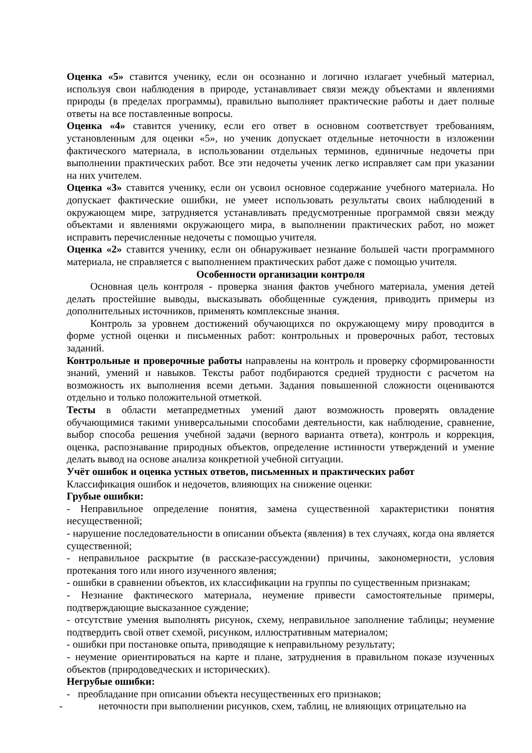Оценка «5» ставится ученику, если он осознанно и логично излагает учебный материал, используя свои наблюдения в природе, устанавливает связи между объектами и явлениями природы (в пределах программы), правильно выполняет практические работы и дает полные ответы на все поставленные вопросы.
Оценка «4» ставится ученику, если его ответ в основном соответствует требованиям, установленным для оценки «5», но ученик допускает отдельные неточности в изложении фактического материала, в использовании отдельных терминов, единичные недочеты при выполнении практических работ. Все эти недочеты ученик легко исправляет сам при указании на них учителем.
Оценка «3» ставится ученику, если он усвоил основное содержание учебного материала. Но допускает фактические ошибки, не умеет использовать результаты своих наблюдений в окружающем мире, затрудняется устанавливать предусмотренные программой связи между объектами и явлениями окружающего мира, в выполнении практических работ, но может исправить перечисленные недочеты с помощью учителя.
Оценка «2» ставится ученику, если он обнаруживает незнание большей части программного материала, не справляется с выполнением практических работ даже с помощью учителя.
Особенности организации контроля
Основная цель контроля - проверка знания фактов учебного материала, умения детей делать простейшие выводы, высказывать обобщенные суждения, приводить примеры из дополнительных источников, применять комплексные знания.
Контроль за уровнем достижений обучающихся по окружающему миру проводится в форме устной оценки и письменных работ: контрольных и проверочных работ, тестовых заданий.
Контрольные и проверочные работы направлены на контроль и проверку сформированности знаний, умений и навыков. Тексты работ подбираются средней трудности с расчетом на возможность их выполнения всеми детьми. Задания повышенной сложности оцениваются отдельно и только положительной отметкой.
Тесты в области метапредметных умений дают возможность проверять овладение обучающимися такими универсальными способами деятельности, как наблюдение, сравнение, выбор способа решения учебной задачи (верного варианта ответа), контроль и коррекция, оценка, распознавание природных объектов, определение истинности утверждений и умение делать вывод на основе анализа конкретной учебной ситуации.
Учёт ошибок и оценка устных ответов, письменных и практических работ
Классификация ошибок и недочетов, влияющих на снижение оценки:
Грубые ошибки:
- Неправильное определение понятия, замена существенной характеристики понятия несущественной;
- нарушение последовательности в описании объекта (явления) в тех случаях, когда она является существенной;
- неправильное раскрытие (в рассказе-рассуждении) причины, закономерности, условия протекания того или иного изученного явления;
- ошибки в сравнении объектов, их классификации на группы по существенным признакам;
- Незнание фактического материала, неумение привести самостоятельные примеры, подтверждающие высказанное суждение;
- отсутствие умения выполнять рисунок, схему, неправильное заполнение таблицы; неумение подтвердить свой ответ схемой, рисунком, иллюстративным материалом;
- ошибки при постановке опыта, приводящие к неправильному результату;
- неумение ориентироваться на карте и плане, затруднения в правильном показе изученных объектов (природоведческих и исторических).
Негрубые ошибки:
- преобладание при описании объекта несущественных его признаков;
- неточности при выполнении рисунков, схем, таблиц, не влияющих отрицательно на